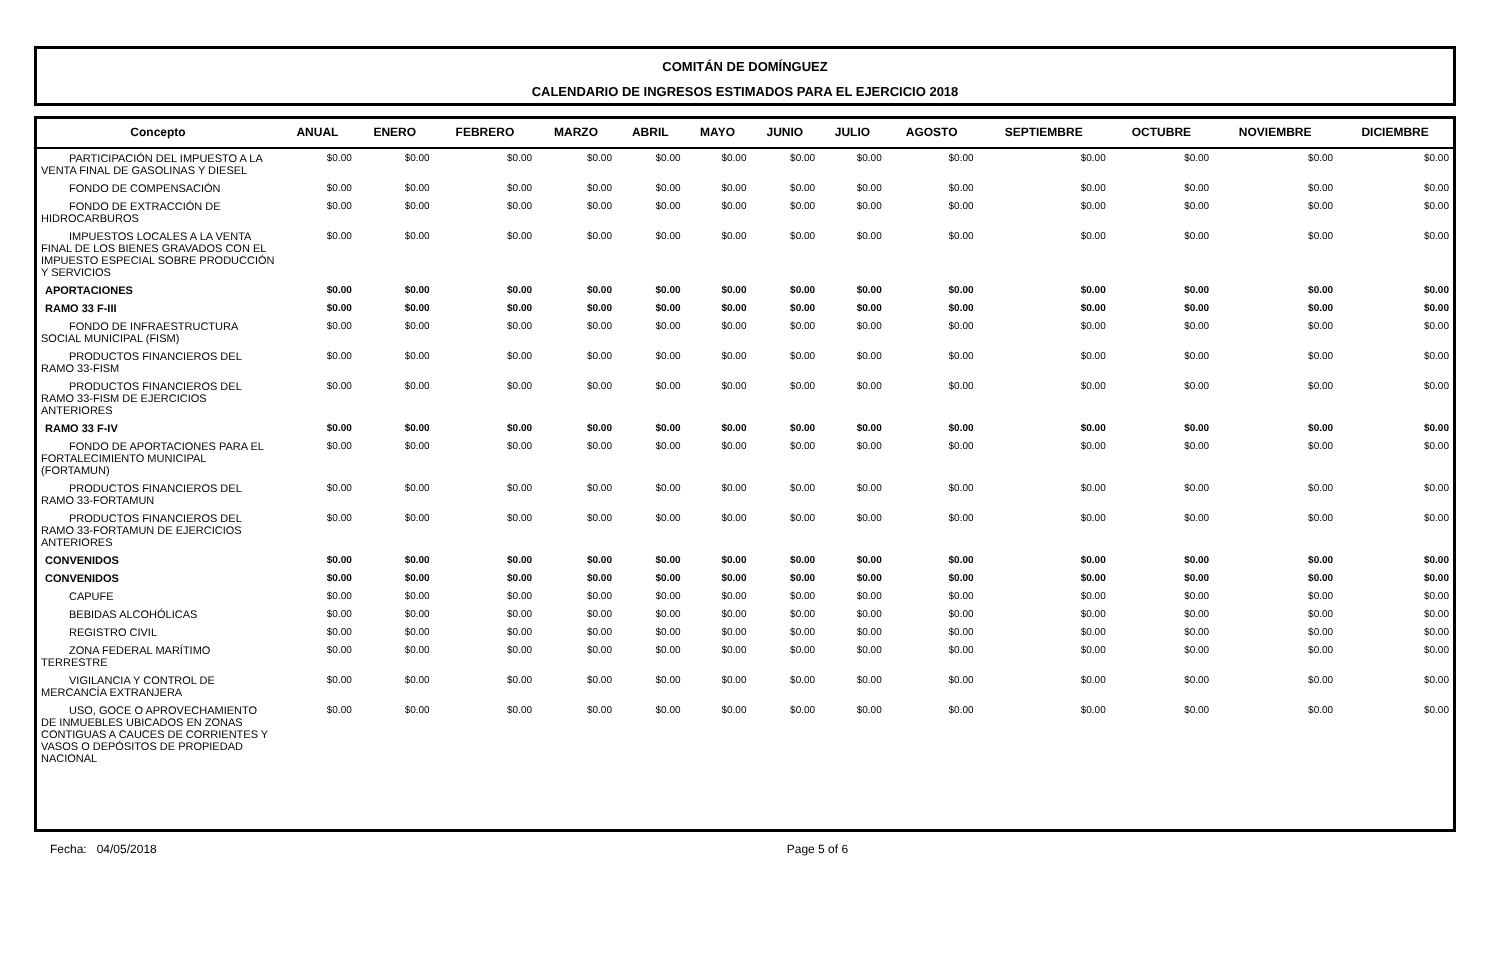COMITÁN DE DOMÍNGUEZ
CALENDARIO DE INGRESOS ESTIMADOS PARA EL EJERCICIO 2018
| Concepto | ANUAL | ENERO | FEBRERO | MARZO | ABRIL | MAYO | JUNIO | JULIO | AGOSTO | SEPTIEMBRE | OCTUBRE | NOVIEMBRE | DICIEMBRE |
| --- | --- | --- | --- | --- | --- | --- | --- | --- | --- | --- | --- | --- | --- |
| PARTICIPACIÓN DEL IMPUESTO A LA VENTA FINAL DE GASOLINAS Y DIESEL | $0.00 | $0.00 | $0.00 | $0.00 | $0.00 | $0.00 | $0.00 | $0.00 | $0.00 | $0.00 | $0.00 | $0.00 | $0.00 |
| FONDO DE COMPENSACIÓN | $0.00 | $0.00 | $0.00 | $0.00 | $0.00 | $0.00 | $0.00 | $0.00 | $0.00 | $0.00 | $0.00 | $0.00 | $0.00 |
| FONDO DE EXTRACCIÓN DE HIDROCARBUROS | $0.00 | $0.00 | $0.00 | $0.00 | $0.00 | $0.00 | $0.00 | $0.00 | $0.00 | $0.00 | $0.00 | $0.00 | $0.00 |
| IMPUESTOS LOCALES A LA VENTA FINAL DE LOS BIENES GRAVADOS CON EL IMPUESTO ESPECIAL SOBRE PRODUCCIÓN Y SERVICIOS | $0.00 | $0.00 | $0.00 | $0.00 | $0.00 | $0.00 | $0.00 | $0.00 | $0.00 | $0.00 | $0.00 | $0.00 | $0.00 |
| APORTACIONES | $0.00 | $0.00 | $0.00 | $0.00 | $0.00 | $0.00 | $0.00 | $0.00 | $0.00 | $0.00 | $0.00 | $0.00 | $0.00 |
| RAMO 33 F-III | $0.00 | $0.00 | $0.00 | $0.00 | $0.00 | $0.00 | $0.00 | $0.00 | $0.00 | $0.00 | $0.00 | $0.00 | $0.00 |
| FONDO DE INFRAESTRUCTURA SOCIAL MUNICIPAL (FISM) | $0.00 | $0.00 | $0.00 | $0.00 | $0.00 | $0.00 | $0.00 | $0.00 | $0.00 | $0.00 | $0.00 | $0.00 | $0.00 |
| PRODUCTOS FINANCIEROS DEL RAMO 33-FISM | $0.00 | $0.00 | $0.00 | $0.00 | $0.00 | $0.00 | $0.00 | $0.00 | $0.00 | $0.00 | $0.00 | $0.00 | $0.00 |
| PRODUCTOS FINANCIEROS DEL RAMO 33-FISM DE EJERCICIOS ANTERIORES | $0.00 | $0.00 | $0.00 | $0.00 | $0.00 | $0.00 | $0.00 | $0.00 | $0.00 | $0.00 | $0.00 | $0.00 | $0.00 |
| RAMO 33 F-IV | $0.00 | $0.00 | $0.00 | $0.00 | $0.00 | $0.00 | $0.00 | $0.00 | $0.00 | $0.00 | $0.00 | $0.00 | $0.00 |
| FONDO DE APORTACIONES PARA EL FORTALECIMIENTO MUNICIPAL (FORTAMUN) | $0.00 | $0.00 | $0.00 | $0.00 | $0.00 | $0.00 | $0.00 | $0.00 | $0.00 | $0.00 | $0.00 | $0.00 | $0.00 |
| PRODUCTOS FINANCIEROS DEL RAMO 33-FORTAMUN | $0.00 | $0.00 | $0.00 | $0.00 | $0.00 | $0.00 | $0.00 | $0.00 | $0.00 | $0.00 | $0.00 | $0.00 | $0.00 |
| PRODUCTOS FINANCIEROS DEL RAMO 33-FORTAMUN DE EJERCICIOS ANTERIORES | $0.00 | $0.00 | $0.00 | $0.00 | $0.00 | $0.00 | $0.00 | $0.00 | $0.00 | $0.00 | $0.00 | $0.00 | $0.00 |
| CONVENIDOS | $0.00 | $0.00 | $0.00 | $0.00 | $0.00 | $0.00 | $0.00 | $0.00 | $0.00 | $0.00 | $0.00 | $0.00 | $0.00 |
| CONVENIDOS | $0.00 | $0.00 | $0.00 | $0.00 | $0.00 | $0.00 | $0.00 | $0.00 | $0.00 | $0.00 | $0.00 | $0.00 | $0.00 |
| CAPUFE | $0.00 | $0.00 | $0.00 | $0.00 | $0.00 | $0.00 | $0.00 | $0.00 | $0.00 | $0.00 | $0.00 | $0.00 | $0.00 |
| BEBIDAS ALCOHÓLICAS | $0.00 | $0.00 | $0.00 | $0.00 | $0.00 | $0.00 | $0.00 | $0.00 | $0.00 | $0.00 | $0.00 | $0.00 | $0.00 |
| REGISTRO CIVIL | $0.00 | $0.00 | $0.00 | $0.00 | $0.00 | $0.00 | $0.00 | $0.00 | $0.00 | $0.00 | $0.00 | $0.00 | $0.00 |
| ZONA FEDERAL MARÍTIMO TERRESTRE | $0.00 | $0.00 | $0.00 | $0.00 | $0.00 | $0.00 | $0.00 | $0.00 | $0.00 | $0.00 | $0.00 | $0.00 | $0.00 |
| VIGILANCIA Y CONTROL DE MERCANCÍA EXTRANJERA | $0.00 | $0.00 | $0.00 | $0.00 | $0.00 | $0.00 | $0.00 | $0.00 | $0.00 | $0.00 | $0.00 | $0.00 | $0.00 |
| USO, GOCE O APROVECHAMIENTO DE INMUEBLES UBICADOS EN ZONAS CONTIGUAS A CAUCES DE CORRIENTES Y VASOS O DEPÓSITOS DE PROPIEDAD NACIONAL | $0.00 | $0.00 | $0.00 | $0.00 | $0.00 | $0.00 | $0.00 | $0.00 | $0.00 | $0.00 | $0.00 | $0.00 | $0.00 |
Fecha: 04/05/2018 Page 5 of 6